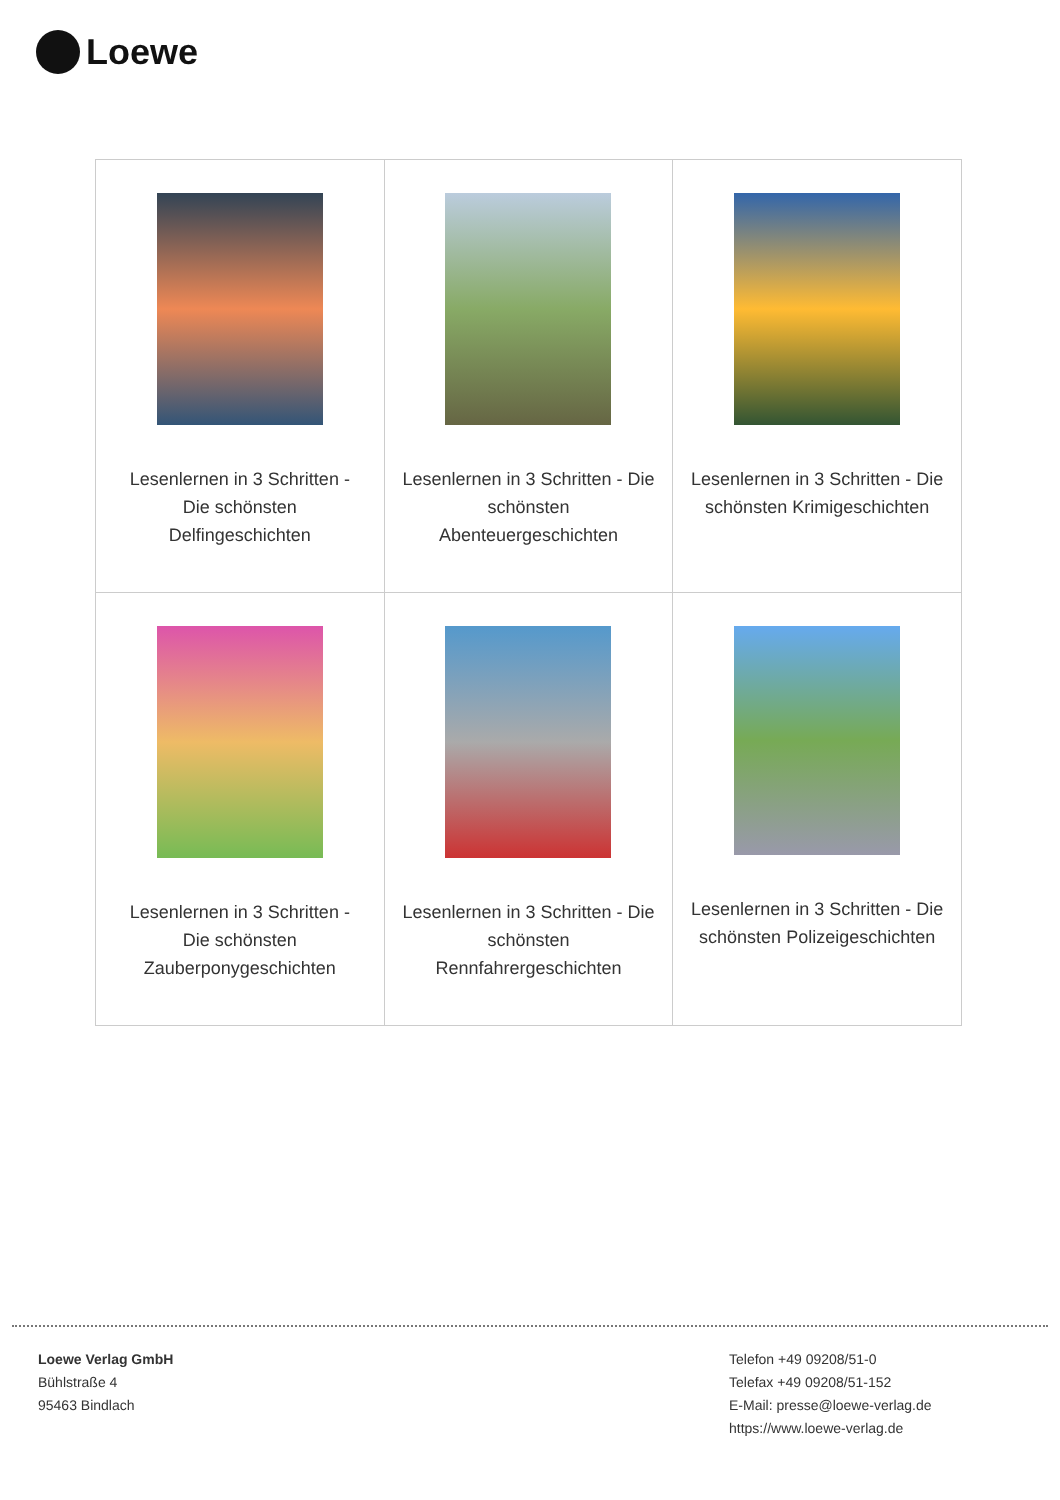Loewe
| Lesenlernen in 3 Schritten - Die schönsten Delfingeschichten | Lesenlernen in 3 Schritten - Die schönsten Abenteuergeschichten | Lesenlernen in 3 Schritten - Die schönsten Krimigeschichten |
| Lesenlernen in 3 Schritten - Die schönsten Zauberponygeschichten | Lesenlernen in 3 Schritten - Die schönsten Rennfahrergeschichten | Lesenlernen in 3 Schritten - Die schönsten Polizeigeschichten |
Loewe Verlag GmbH
Bühlstraße 4
95463 Bindlach
Telefon +49 09208/51-0
Telefax +49 09208/51-152
E-Mail: presse@loewe-verlag.de
https://www.loewe-verlag.de